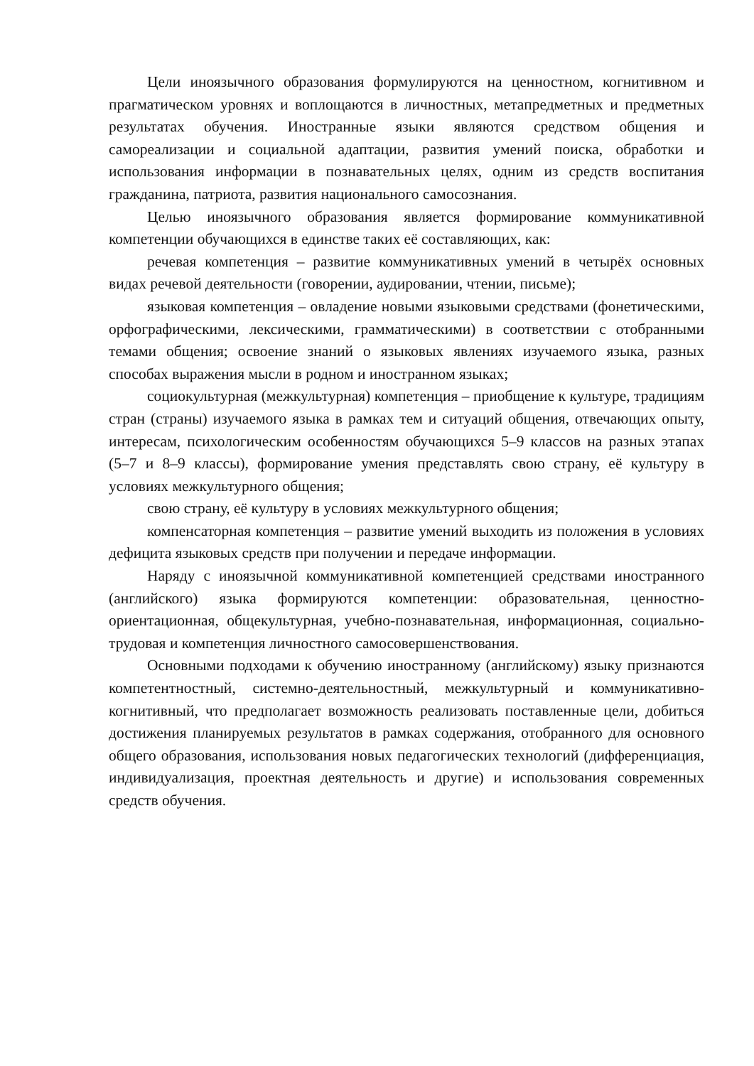Цели иноязычного образования формулируются на ценностном, когнитивном и прагматическом уровнях и воплощаются в личностных, метапредметных и предметных результатах обучения. Иностранные языки являются средством общения и самореализации и социальной адаптации, развития умений поиска, обработки и использования информации в познавательных целях, одним из средств воспитания гражданина, патриота, развития национального самосознания.
Целью иноязычного образования является формирование коммуникативной компетенции обучающихся в единстве таких её составляющих, как:
речевая компетенция – развитие коммуникативных умений в четырёх основных видах речевой деятельности (говорении, аудировании, чтении, письме);
языковая компетенция – овладение новыми языковыми средствами (фонетическими, орфографическими, лексическими, грамматическими) в соответствии с отобранными темами общения; освоение знаний о языковых явлениях изучаемого языка, разных способах выражения мысли в родном и иностранном языках;
социокультурная (межкультурная) компетенция – приобщение к культуре, традициям стран (страны) изучаемого языка в рамках тем и ситуаций общения, отвечающих опыту, интересам, психологическим особенностям обучающихся 5–9 классов на разных этапах (5–7 и 8–9 классы), формирование умения представлять свою страну, её культуру в условиях межкультурного общения;
свою страну, её культуру в условиях межкультурного общения;
компенсаторная компетенция – развитие умений выходить из положения в условиях дефицита языковых средств при получении и передаче информации.
Наряду с иноязычной коммуникативной компетенцией средствами иностранного (английского) языка формируются компетенции: образовательная, ценностно-ориентационная, общекультурная, учебно-познавательная, информационная, социально-трудовая и компетенция личностного самосовершенствования.
Основными подходами к обучению иностранному (английскому) языку признаются компетентностный, системно-деятельностный, межкультурный и коммуникативно-когнитивный, что предполагает возможность реализовать поставленные цели, добиться достижения планируемых результатов в рамках содержания, отобранного для основного общего образования, использования новых педагогических технологий (дифференциация, индивидуализация, проектная деятельность и другие) и использования современных средств обучения.